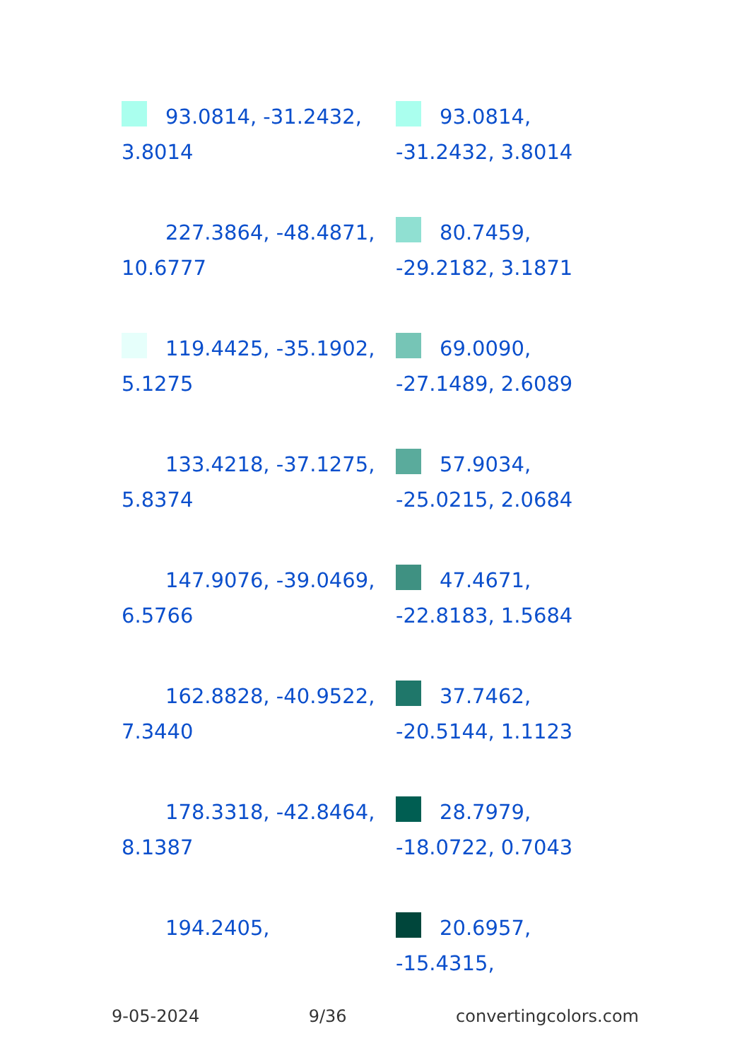93.0814, -31.2432, 3.8014
93.0814, -31.2432, 3.8014
227.3864, -48.4871, 10.6777
80.7459, -29.2182, 3.1871
119.4425, -35.1902, 5.1275
69.0090, -27.1489, 2.6089
133.4218, -37.1275, 5.8374
57.9034, -25.0215, 2.0684
147.9076, -39.0469, 6.5766
47.4671, -22.8183, 1.5684
162.8828, -40.9522, 7.3440
37.7462, -20.5144, 1.1123
178.3318, -42.8464, 8.1387
28.7979, -18.0722, 0.7043
194.2405,
20.6957, -15.4315,
9-05-2024 9/36 convertingcolors.com